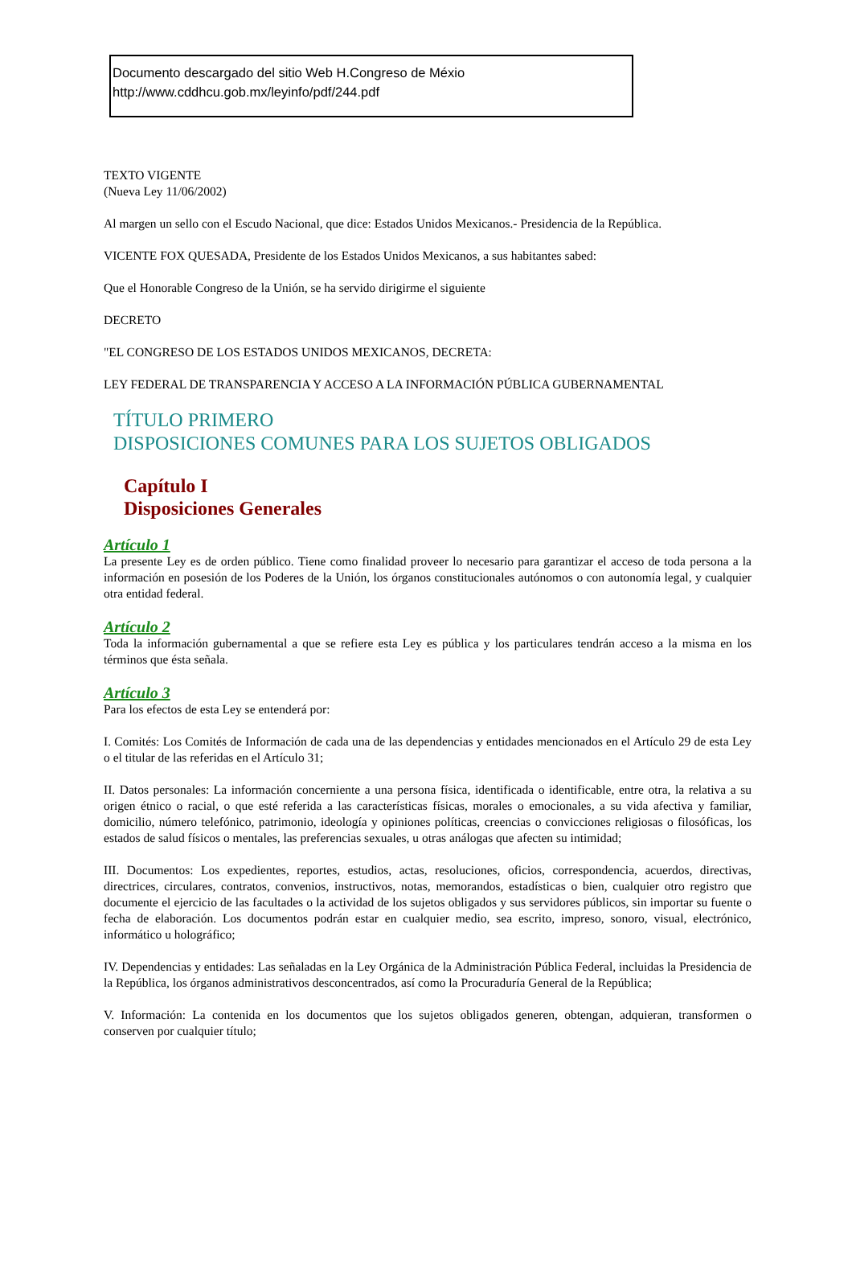Documento descargado del sitio Web H.Congreso de Méxio
http://www.cddhcu.gob.mx/leyinfo/pdf/244.pdf
TEXTO VIGENTE
(Nueva Ley 11/06/2002)
Al margen un sello con el Escudo Nacional, que dice: Estados Unidos Mexicanos.- Presidencia de la República.
VICENTE FOX QUESADA, Presidente de los Estados Unidos Mexicanos, a sus habitantes sabed:
Que el Honorable Congreso de la Unión, se ha servido dirigirme el siguiente
DECRETO
"EL CONGRESO DE LOS ESTADOS UNIDOS MEXICANOS, DECRETA:
LEY FEDERAL DE TRANSPARENCIA Y ACCESO A LA INFORMACIÓN PÚBLICA GUBERNAMENTAL
TÍTULO PRIMERO
DISPOSICIONES COMUNES PARA LOS SUJETOS OBLIGADOS
Capítulo I
Disposiciones Generales
Artículo 1
La presente Ley es de orden público. Tiene como finalidad proveer lo necesario para garantizar el acceso de toda persona a la información en posesión de los Poderes de la Unión, los órganos constitucionales autónomos o con autonomía legal, y cualquier otra entidad federal.
Artículo 2
Toda la información gubernamental a que se refiere esta Ley es pública y los particulares tendrán acceso a la misma en los términos que ésta señala.
Artículo 3
Para los efectos de esta Ley se entenderá por:
I. Comités: Los Comités de Información de cada una de las dependencias y entidades mencionados en el Artículo 29 de esta Ley o el titular de las referidas en el Artículo 31;
II. Datos personales: La información concerniente a una persona física, identificada o identificable, entre otra, la relativa a su origen étnico o racial, o que esté referida a las características físicas, morales o emocionales, a su vida afectiva y familiar, domicilio, número telefónico, patrimonio, ideología y opiniones políticas, creencias o convicciones religiosas o filosóficas, los estados de salud físicos o mentales, las preferencias sexuales, u otras análogas que afecten su intimidad;
III. Documentos: Los expedientes, reportes, estudios, actas, resoluciones, oficios, correspondencia, acuerdos, directivas, directrices, circulares, contratos, convenios, instructivos, notas, memorandos, estadísticas o bien, cualquier otro registro que documente el ejercicio de las facultades o la actividad de los sujetos obligados y sus servidores públicos, sin importar su fuente o fecha de elaboración. Los documentos podrán estar en cualquier medio, sea escrito, impreso, sonoro, visual, electrónico, informático u holográfico;
IV. Dependencias y entidades: Las señaladas en la Ley Orgánica de la Administración Pública Federal, incluidas la Presidencia de la República, los órganos administrativos desconcentrados, así como la Procuraduría General de la República;
V. Información: La contenida en los documentos que los sujetos obligados generen, obtengan, adquieran, transformen o conserven por cualquier título;